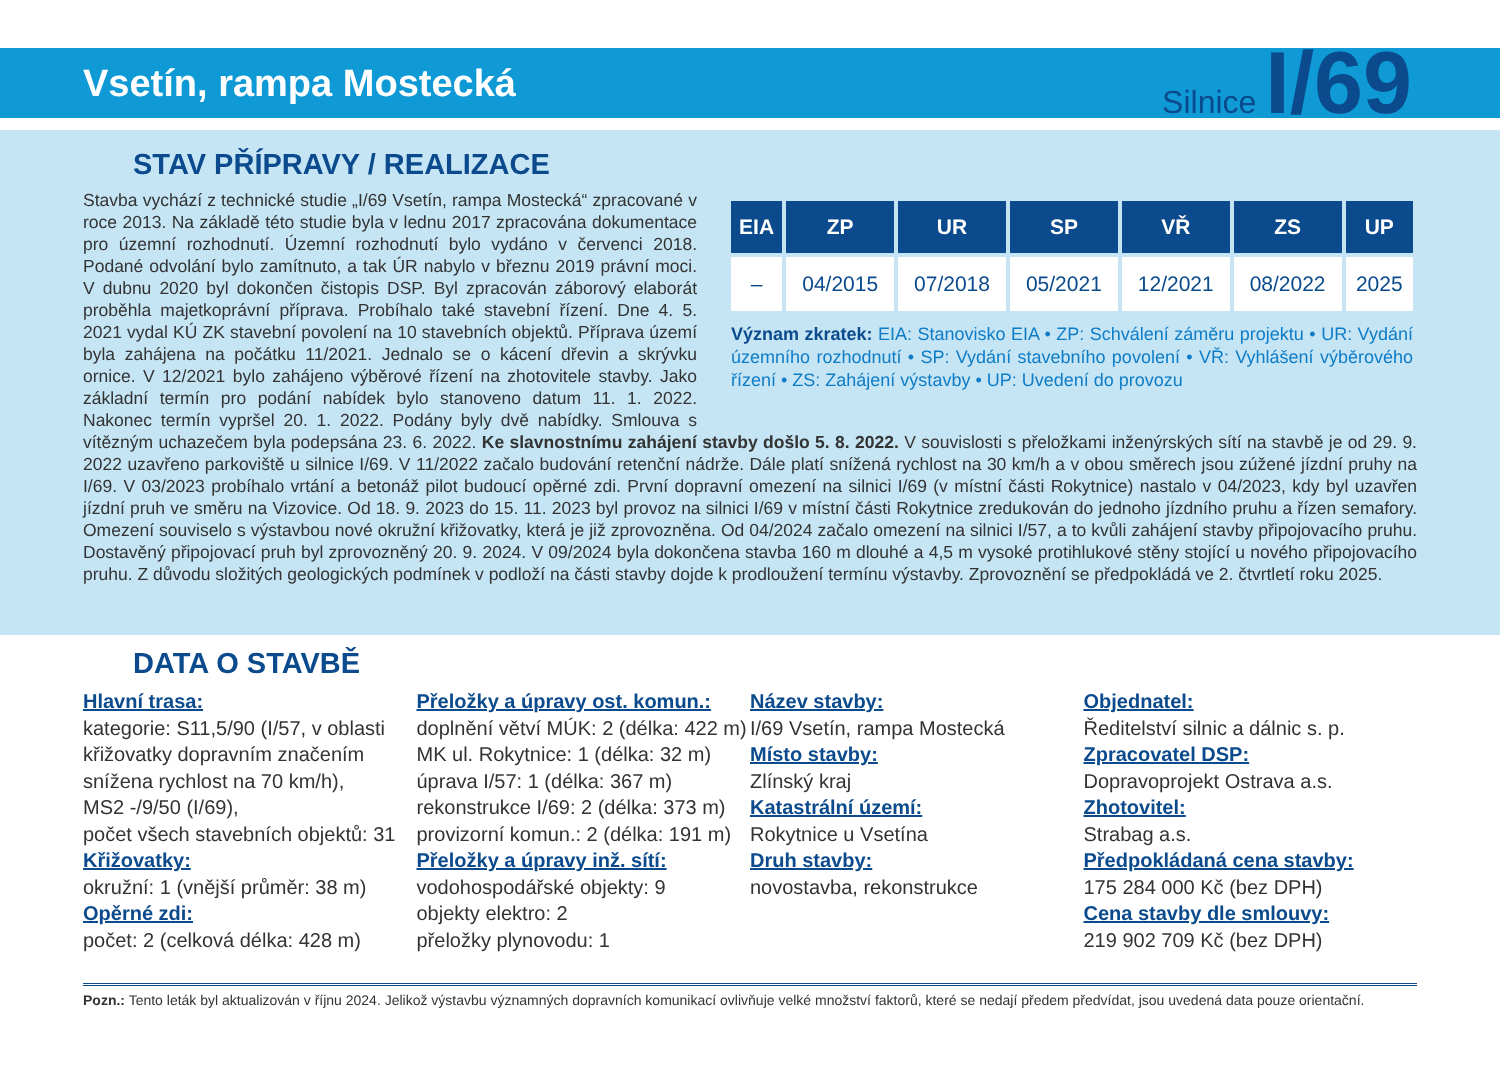Vsetín, rampa Mostecká
Silnice I/69
STAV PŘÍPRAVY / REALIZACE
| EIA | ZP | UR | SP | VŘ | ZS | UP |
| --- | --- | --- | --- | --- | --- | --- |
| – | 04/2015 | 07/2018 | 05/2021 | 12/2021 | 08/2022 | 2025 |
Význam zkratek: EIA: Stanovisko EIA • ZP: Schválení záměru projektu • UR: Vydání územního rozhodnutí • SP: Vydání stavebního povolení • VŘ: Vyhlášení výběrového řízení • ZS: Zahájení výstavby • UP: Uvedení do provozu
Stavba vychází z technické studie „I/69 Vsetín, rampa Mostecká“ zpracované v roce 2013. Na základě této studie byla v lednu 2017 zpracována dokumentace pro územní rozhodnutí. Územní rozhodnutí bylo vydáno v červenci 2018. Podané odvolání bylo zamítnuto, a tak ÚR nabylo v březnu 2019 právní moci. V dubnu 2020 byl dokončen čistopis DSP. Byl zpracován záborový elaborát proběhla majetkoprávní příprava. Probíhalo také stavební řízení. Dne 4. 5. 2021 vydal KÚ ZK stavební povolení na 10 stavebních objektů. Příprava území byla zahájena na počátku 11/2021. Jednalo se o kácení dřevin a skrývku ornice. V 12/2021 bylo zahájeno výběrové řízení na zhotovitele stavby. Jako základní termín pro podání nabídek bylo stanoveno datum 11. 1. 2022. Nakonec termín vypršel 20. 1. 2022. Podány byly dvě nabídky. Smlouva s vítězným uchazečem byla podepsána 23. 6. 2022. Ke slavnostnímu zahájení stavby došlo 5. 8. 2022. V souvislosti s přeložkami inženýrských sítí na stavbě je od 29. 9. 2022 uzavřeno parkoviště u silnice I/69. V 11/2022 začalo budování retenční nádrže. Dále platí snížená rychlost na 30 km/h a v obou směrech jsou zúžené jízdní pruhy na I/69. V 03/2023 probíhalo vrtání a betonáž pilot budoucí opěrné zdi. První dopravní omezení na silnici I/69 (v místní části Rokytnice) nastalo v 04/2023, kdy byl uzavřen jízdní pruh ve směru na Vizovice. Od 18. 9. 2023 do 15. 11. 2023 byl provoz na silnici I/69 v místní části Rokytnice zredukován do jednoho jízdního pruhu a řízen semafory. Omezení souviselo s výstavbou nové okružní křižovatky, která je již zprovozněna. Od 04/2024 začalo omezení na silnici I/57, a to kvůli zahájení stavby připojovacího pruhu. Dostavěný připojovací pruh byl zprovozněný 20. 9. 2024. V 09/2024 byla dokončena stavba 160 m dlouhé a 4,5 m vysoké protihlukové stěny stojící u nového připojovacího pruhu. Z důvodu složitých geologických podmínek v podloží na části stavby dojde k prodloužení termínu výstavby. Zprovoznění se předpokládá ve 2. čtvrtletí roku 2025.
DATA O STAVBĚ
Hlavní trasa:
kategorie: S11,5/90 (I/57, v oblasti křižovatky dopravním značením snížena rychlost na 70 km/h),
MS2 -/9/50 (I/69),
počet všech stavebních objektů: 31
Křižovatky:
okružní: 1 (vnější průměr: 38 m)
Opěrné zdi:
počet: 2 (celková délka: 428 m)
Přeložky a úpravy ost. komun.:
doplnění větví MÚK: 2 (délka: 422 m)
MK ul. Rokytnice: 1 (délka: 32 m)
úprava I/57: 1 (délka: 367 m)
rekonstrukce I/69: 2 (délka: 373 m)
provizorní komun.: 2 (délka: 191 m)
Přeložky a úpravy inž. sítí:
vodohospodářské objekty: 9
objekty elektro: 2
přeložky plynovodu: 1
Název stavby:
I/69 Vsetín, rampa Mostecká
Místo stavby:
Zlínský kraj
Katastrální území:
Rokytnice u Vsetína
Druh stavby:
novostavba, rekonstrukce
Objednatel:
Ředitelství silnic a dálnic s. p.
Zpracovatel DSP:
Dopravoprojekt Ostrava a.s.
Zhotovitel:
Strabag a.s.
Předpokládaná cena stavby:
175 284 000 Kč (bez DPH)
Cena stavby dle smlouvy:
219 902 709 Kč (bez DPH)
Pozn.: Tento leták byl aktualizován v říjnu 2024. Jelikož výstavbu významných dopravních komunikací ovlivňuje velké množství faktorů, které se nedají předem předvídat, jsou uvedená data pouze orientační.